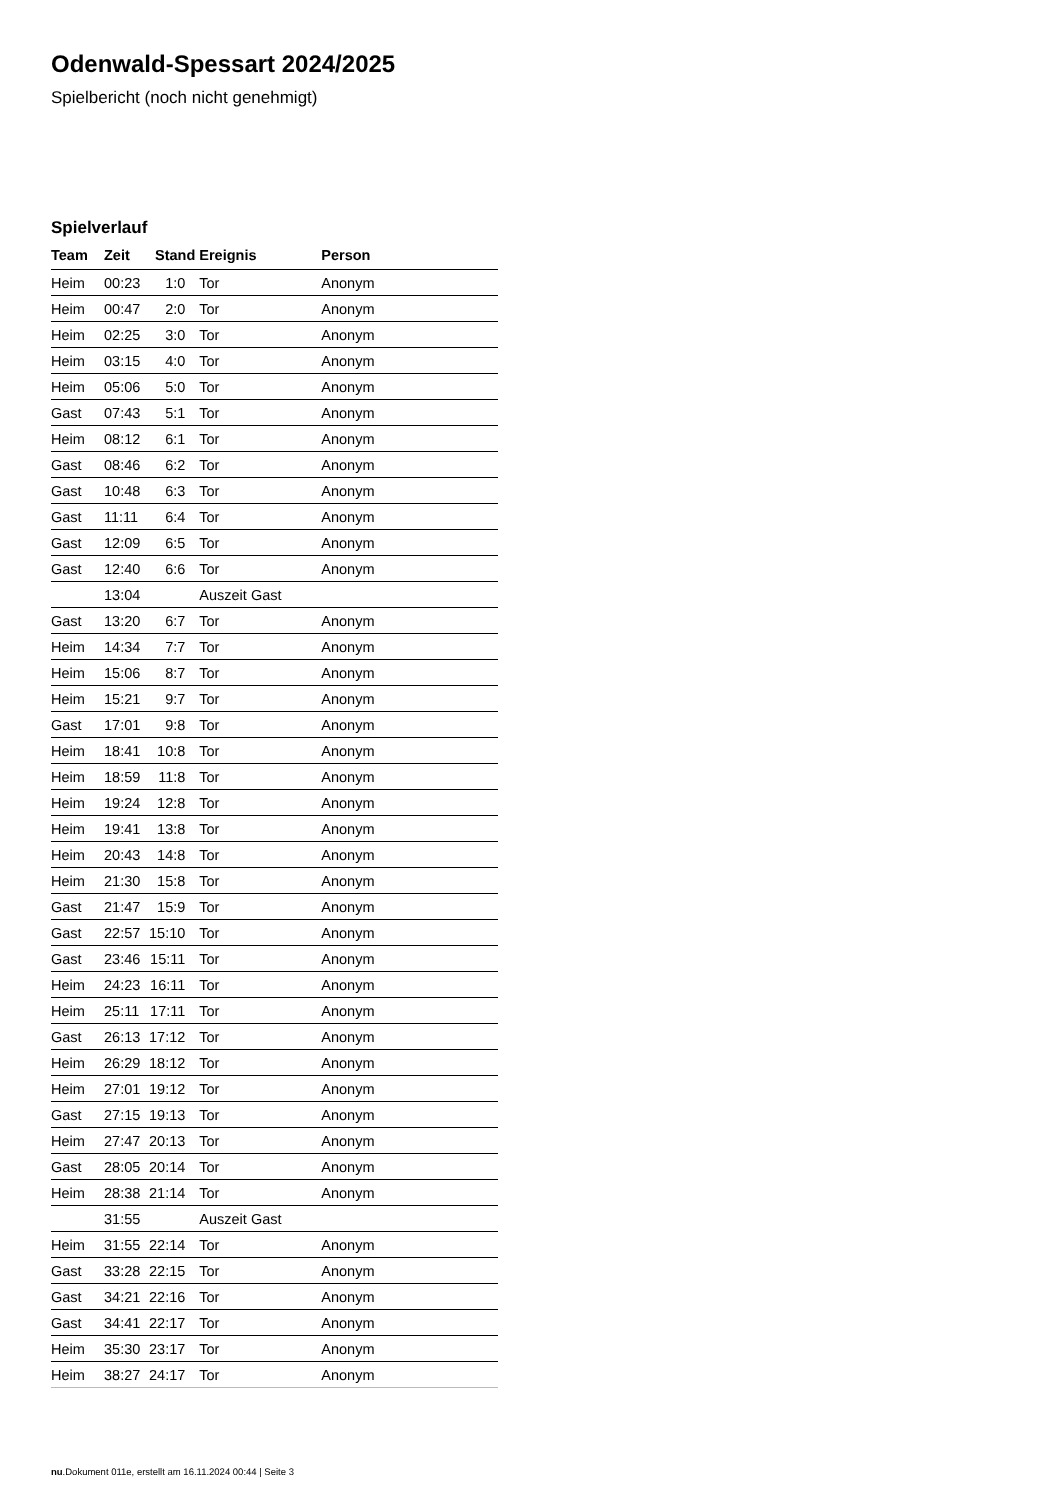Odenwald-Spessart 2024/2025
Spielbericht (noch nicht genehmigt)
Spielverlauf
| Team | Zeit | Stand | Ereignis | Person |
| --- | --- | --- | --- | --- |
| Heim | 00:23 | 1:0 | Tor | Anonym |
| Heim | 00:47 | 2:0 | Tor | Anonym |
| Heim | 02:25 | 3:0 | Tor | Anonym |
| Heim | 03:15 | 4:0 | Tor | Anonym |
| Heim | 05:06 | 5:0 | Tor | Anonym |
| Gast | 07:43 | 5:1 | Tor | Anonym |
| Heim | 08:12 | 6:1 | Tor | Anonym |
| Gast | 08:46 | 6:2 | Tor | Anonym |
| Gast | 10:48 | 6:3 | Tor | Anonym |
| Gast | 11:11 | 6:4 | Tor | Anonym |
| Gast | 12:09 | 6:5 | Tor | Anonym |
| Gast | 12:40 | 6:6 | Tor | Anonym |
| | 13:04 | | Auszeit Gast | |
| Gast | 13:20 | 6:7 | Tor | Anonym |
| Heim | 14:34 | 7:7 | Tor | Anonym |
| Heim | 15:06 | 8:7 | Tor | Anonym |
| Heim | 15:21 | 9:7 | Tor | Anonym |
| Gast | 17:01 | 9:8 | Tor | Anonym |
| Heim | 18:41 | 10:8 | Tor | Anonym |
| Heim | 18:59 | 11:8 | Tor | Anonym |
| Heim | 19:24 | 12:8 | Tor | Anonym |
| Heim | 19:41 | 13:8 | Tor | Anonym |
| Heim | 20:43 | 14:8 | Tor | Anonym |
| Heim | 21:30 | 15:8 | Tor | Anonym |
| Gast | 21:47 | 15:9 | Tor | Anonym |
| Gast | 22:57 | 15:10 | Tor | Anonym |
| Gast | 23:46 | 15:11 | Tor | Anonym |
| Heim | 24:23 | 16:11 | Tor | Anonym |
| Heim | 25:11 | 17:11 | Tor | Anonym |
| Gast | 26:13 | 17:12 | Tor | Anonym |
| Heim | 26:29 | 18:12 | Tor | Anonym |
| Heim | 27:01 | 19:12 | Tor | Anonym |
| Gast | 27:15 | 19:13 | Tor | Anonym |
| Heim | 27:47 | 20:13 | Tor | Anonym |
| Gast | 28:05 | 20:14 | Tor | Anonym |
| Heim | 28:38 | 21:14 | Tor | Anonym |
| | 31:55 | | Auszeit Gast | |
| Heim | 31:55 | 22:14 | Tor | Anonym |
| Gast | 33:28 | 22:15 | Tor | Anonym |
| Gast | 34:21 | 22:16 | Tor | Anonym |
| Gast | 34:41 | 22:17 | Tor | Anonym |
| Heim | 35:30 | 23:17 | Tor | Anonym |
| Heim | 38:27 | 24:17 | Tor | Anonym |
nu.Dokument 011e, erstellt am 16.11.2024 00:44 | Seite 3